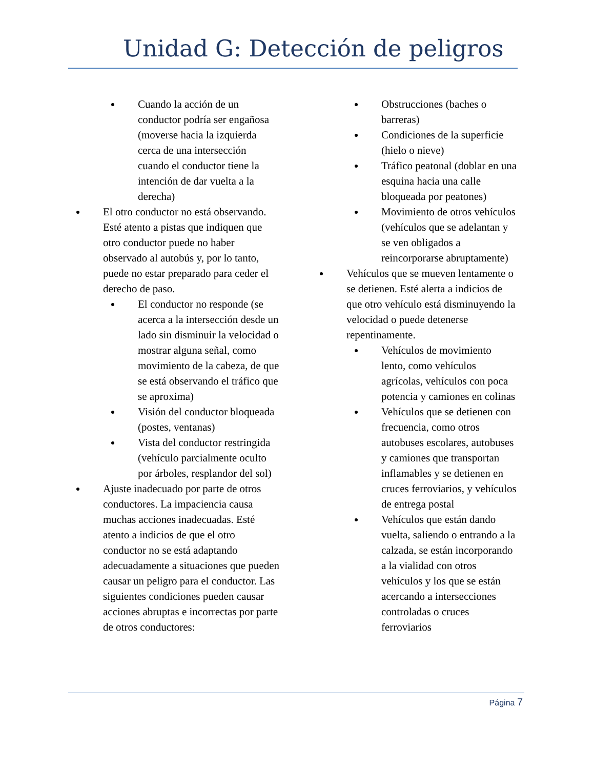Unidad G: Detección de peligros
Cuando la acción de un conductor podría ser engañosa (moverse hacia la izquierda cerca de una intersección cuando el conductor tiene la intención de dar vuelta a la derecha)
El otro conductor no está observando. Esté atento a pistas que indiquen que otro conductor puede no haber observado al autobús y, por lo tanto, puede no estar preparado para ceder el derecho de paso.
El conductor no responde (se acerca a la intersección desde un lado sin disminuir la velocidad o mostrar alguna señal, como movimiento de la cabeza, de que se está observando el tráfico que se aproxima)
Visión del conductor bloqueada (postes, ventanas)
Vista del conductor restringida (vehículo parcialmente oculto por árboles, resplandor del sol)
Ajuste inadecuado por parte de otros conductores. La impaciencia causa muchas acciones inadecuadas. Esté atento a indicios de que el otro conductor no se está adaptando adecuadamente a situaciones que pueden causar un peligro para el conductor. Las siguientes condiciones pueden causar acciones abruptas e incorrectas por parte de otros conductores:
Obstrucciones (baches o barreras)
Condiciones de la superficie (hielo o nieve)
Tráfico peatonal (doblar en una esquina hacia una calle bloqueada por peatones)
Movimiento de otros vehículos (vehículos que se adelantan y se ven obligados a reincorporarse abruptamente)
Vehículos que se mueven lentamente o se detienen. Esté alerta a indicios de que otro vehículo está disminuyendo la velocidad o puede detenerse repentinamente.
Vehículos de movimiento lento, como vehículos agrícolas, vehículos con poca potencia y camiones en colinas
Vehículos que se detienen con frecuencia, como otros autobuses escolares, autobuses y camiones que transportan inflamables y se detienen en cruces ferroviarios, y vehículos de entrega postal
Vehículos que están dando vuelta, saliendo o entrando a la calzada, se están incorporando a la vialidad con otros vehículos y los que se están acercando a intersecciones controladas o cruces ferroviarios
Página 7